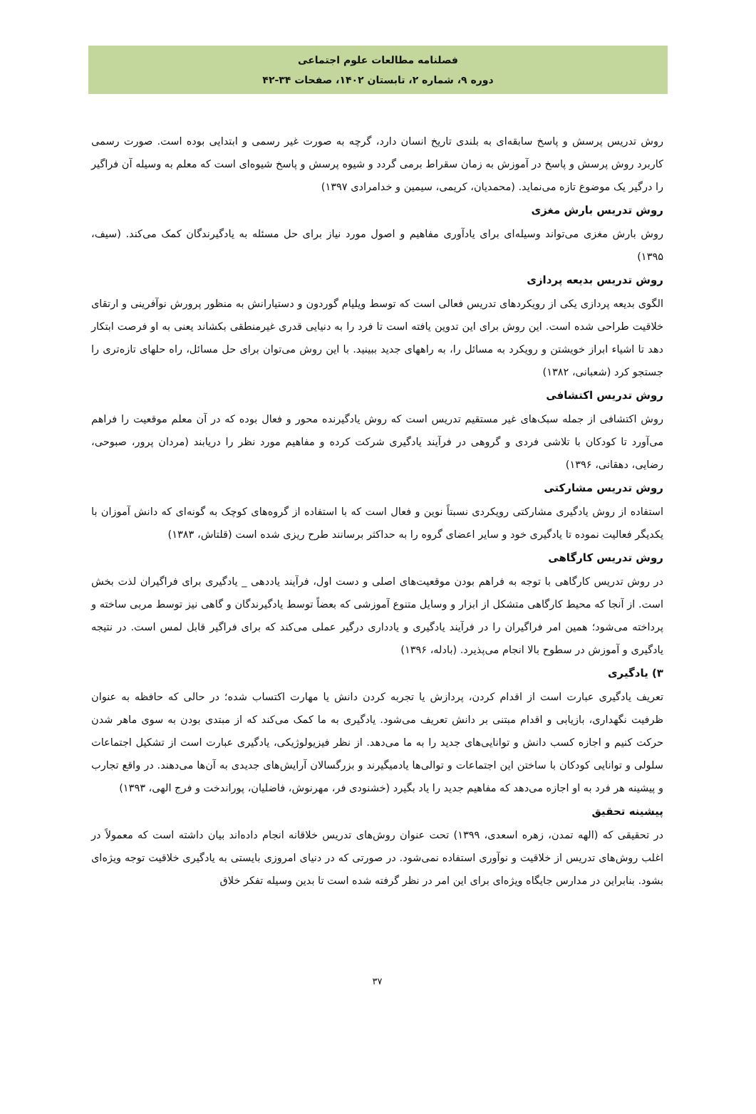فصلنامه مطالعات علوم اجتماعی
دوره ۹، شماره ۲، تابستان ۱۴۰۲، صفحات ۳۴-۴۲
روش تدریس پرسش و پاسخ سابقه‌ای به بلندی تاریخ انسان دارد، گرچه به صورت غیر رسمی و ابتدایی بوده است. صورت رسمی کاربرد روش پرسش و پاسخ در آموزش به زمان سقراط برمی گردد و شیوه پرسش و پاسخ شیوه‌ای است که معلم به وسیله آن فراگیر را درگیر یک موضوع تازه می‌نماید. (محمدیان، کریمی، سیمین و خدامرادی ۱۳۹۷)
روش تدریس بارش مغزی
روش بارش مغزی می‌تواند وسیله‌ای برای یادآوری مفاهیم و اصول مورد نیاز برای حل مسئله به یادگیرندگان کمک می‌کند. (سیف، ۱۳۹۵)
روش تدریس بدیعه پردازی
الگوی بدیعه پردازی یکی از رویکردهای تدریس فعالی است که توسط ویلیام گوردون و دستیارانش به منظور پرورش نوآفرینی و ارتقای خلاقیت طراحی شده است. این روش برای این تدوین یافته است تا فرد را به دنیایی قدری غیرمنطقی بکشاند یعنی به او فرصت ابتکار دهد تا اشیاء ابراز خویشتن و رویکرد به مسائل را، به راههای جدید ببینید. با این روش می‌توان برای حل مسائل، راه حلهای تازه‌تری را جستجو کرد (شعبانی، ۱۳۸۲)
روش تدریس اکتشافی
روش اکتشافی از جمله سبک‌های غیر مستقیم تدریس است که روش یادگیرنده محور و فعال بوده که در آن معلم موقعیت را فراهم می‌آورد تا کودکان با تلاشی فردی و گروهی در فرآیند یادگیری شرکت کرده و مفاهیم مورد نظر را دریابند (مردان پرور، صبوحی، رضایی، دهقانی، ۱۳۹۶)
روش تدریس مشارکتی
استفاده از روش یادگیری مشارکتی رویکردی نسبتاً نوین و فعال است که با استفاده از گروه‌های کوچک به گونه‌ای که دانش آموزان با یکدیگر فعالیت نموده تا یادگیری خود و سایر اعضای گروه را به حداکثر برسانند طرح ریزی شده است (قلتاش، ۱۳۸۳)
روش تدریس کارگاهی
در روش تدریس کارگاهی با توجه به فراهم بودن موقعیت‌های اصلی و دست اول، فرآیند یاددهی _ یادگیری برای فراگیران لذت بخش است. از آنجا که محیط کارگاهی متشکل از ابزار و وسایل متنوع آموزشی که بعضاً توسط یادگیرندگان و گاهی نیز توسط مربی ساخته و پرداخته می‌شود؛ همین امر فراگیران را در فرآیند یادگیری و یادداری درگیر عملی می‌کند که برای فراگیر قابل لمس است. در نتیجه یادگیری و آموزش در سطوح بالا انجام می‌پذیرد. (بادله، ۱۳۹۶)
۳) یادگیری
تعریف یادگیری عبارت است از اقدام کردن، پردازش یا تجربه کردن دانش یا مهارت اکتساب شده؛ در حالی که حافظه به عنوان ظرفیت نگهداری، بازیابی و اقدام مبتنی بر دانش تعریف می‌شود. یادگیری به ما کمک می‌کند که از مبتدی بودن به سوی ماهر شدن حرکت کنیم و اجازه کسب دانش و توانایی‌های جدید را به ما می‌دهد. از نظر فیزیولوژیکی، یادگیری عبارت است از تشکیل اجتماعات سلولی و توانایی کودکان با ساختن این اجتماعات و توالی‌ها یادمیگیرند و بزرگسالان آرایش‌های جدیدی به آن‌ها می‌دهند. در واقع تجارب و پیشینه هر فرد به او اجازه می‌دهد که مفاهیم جدید را یاد بگیرد (خشنودی فر، مهرنوش، فاضلیان، پوراندخت و فرج الهی، ۱۳۹۳)
پیشینه تحقیق
در تحقیقی که (الهه تمدن، زهره اسعدی، ۱۳۹۹) تحت عنوان روش‌های تدریس خلاقانه انجام داده‌اند بیان داشته است که معمولاً در اغلب روش‌های تدریس از خلاقیت و نوآوری استفاده نمی‌شود. در صورتی که در دنیای امروزی بایستی به یادگیری خلاقیت توجه ویژه‌ای بشود. بنابراین در مدارس جایگاه ویژه‌ای برای این امر در نظر گرفته شده است تا بدین وسیله تفکر خلاق
۳۷